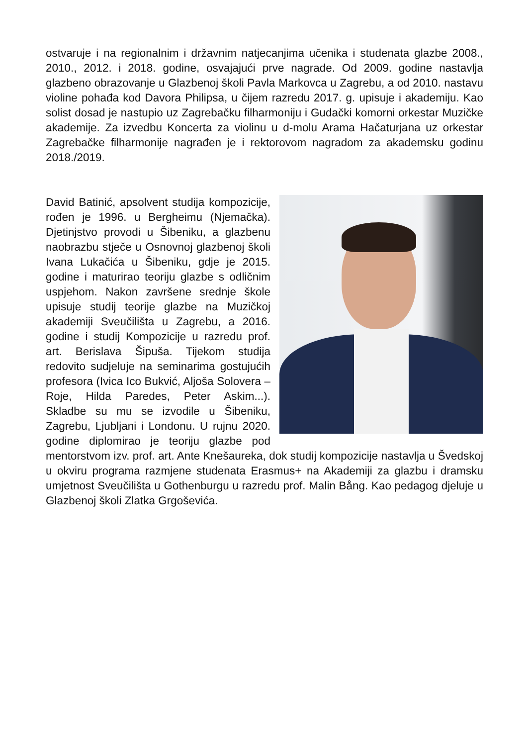ostvaruje i na regionalnim i državnim natjecanjima učenika i studenata glazbe 2008., 2010., 2012. i 2018. godine, osvajajući prve nagrade. Od 2009. godine nastavlja glazbeno obrazovanje u Glazbenoj školi Pavla Markovca u Zagrebu, a od 2010. nastavu violine pohađa kod Davora Philipsa, u čijem razredu 2017. g. upisuje i akademiju. Kao solist dosad je nastupio uz Zagrebačku filharmoniju i Gudački komorni orkestar Muzičke akademije. Za izvedbu Koncerta za violinu u d-molu Arama Hačaturjana uz orkestar Zagrebačke filharmonije nagrađen je i rektorovom nagradom za akademsku godinu 2018./2019.
David Batinić, apsolvent studija kompozicije, rođen je 1996. u Bergheimu (Njemačka). Djetinjstvo provodi u Šibeniku, a glazbenu naobrazbu stječe u Osnovnoj glazbenoj školi Ivana Lukačića u Šibeniku, gdje je 2015. godine i maturirao teoriju glazbe s odličnim uspjehom. Nakon završene srednje škole upisuje studij teorije glazbe na Muzičkoj akademiji Sveučilišta u Zagrebu, a 2016. godine i studij Kompozicije u razredu prof. art. Berislava Šipuša. Tijekom studija redovito sudjeluje na seminarima gostujućih profesora (Ivica Ico Bukvić, Aljoša Solovera – Roje, Hilda Paredes, Peter Askim...). Skladbe su mu se izvodile u Šibeniku, Zagrebu, Ljubljani i Londonu. U rujnu 2020. godine diplomirao je teoriju glazbe pod mentorstvom izv. prof. art. Ante Knešaureka, dok studij kompozicije nastavlja u Švedskoj u okviru programa razmjene studenata Erasmus+ na Akademiji za glazbu i dramsku umjetnost Sveučilišta u Gothenburgu u razredu prof. Malin Bång. Kao pedagog djeluje u Glazbenoj školi Zlatka Grgoševića.